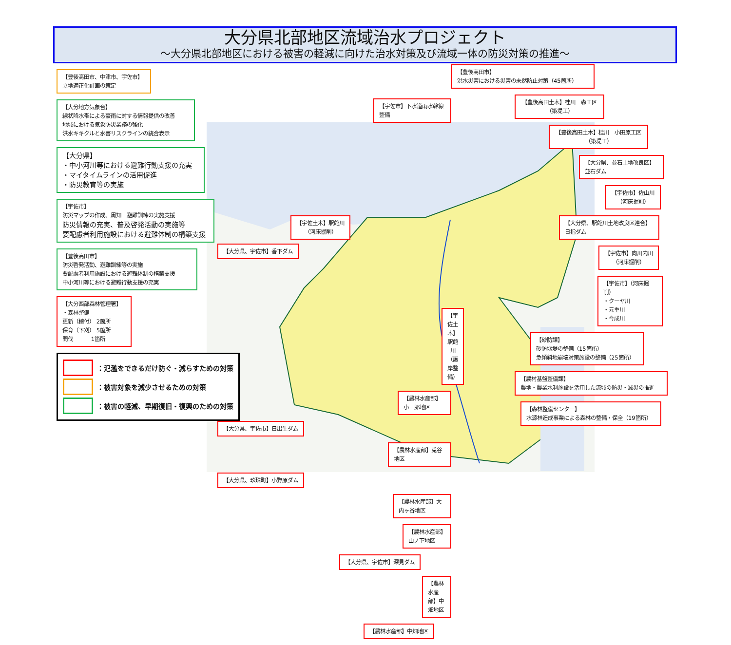大分県北部地区流域治水プロジェクト
～大分県北部地区における被害の軽減に向けた治水対策及び流域一体の防災対策の推進～
【豊後高田市、中津市、宇佐市】
立地適正化計画の策定
【大分地方気象台】
線状降水帯による豪雨に対する情報提供の改善
地域における気象防災業務の強化
洪水キキクルと水害リスクラインの統合表示
【大分県】
・中小河川等における避難行動支援の充実
・マイタイムラインの活用促進
・防災教育等の実施
【宇佐市】
防災マップの作成、周知　避難訓練の実施支援
防災情報の充実、普及啓発活動の実施等
要配慮者利用施設における避難体制の構築支援
【豊後高田市】
防災啓発活動、避難訓練等の実施
要配慮者利用施設における避難体制の構築支援
中小河川等における避難行動支援の充実
【大分西部森林管理署】
・森林整備
更新（植付） 2箇所
保育（下刈） 5箇所
間伐　　　 1箇所
：氾濫をできるだけ防ぐ・減らすための対策
：被害対象を減少させるための対策
：被害の軽減、早期復旧・復興のための対策
【宇佐市】下水道雨水幹線整備
【宇佐土木】駅館川
（河床掘削）
【大分県、宇佐市】香下ダム
【宇佐土木】駅館川
（護岸整備）
【農林水産部】小一郎地区
【大分県、宇佐市】日出生ダム
【農林水産部】兎谷地区
【大分県、玖珠町】小野原ダム
【農林水産部】大内ヶ谷地区
【農林水産部】山ノ下地区
【大分県、宇佐市】深見ダム
【農林水産部】中畑地区
【農林水産部】中畑地区
【豊後高田市】
洪水災害における災害の未然防止対策（45箇所）
【豊後高田土木】桂川　森工区
（築堤工）
【豊後高田土木】桂川　小田原工区
（築堤工）
【大分県、並石土地改良区】
並石ダム
【宇佐市】佐山川
（河床掘削）
【大分県、駅館川土地改良区連合】
日指ダム
【宇佐市】向川内川
（河床掘削）
【宇佐市】（河床掘削）
・クーヤ川
・元重川
・今成川
【砂防課】
砂防堰堤の整備（15箇所）
急傾斜地崩壊対策施設の整備（25箇所）
【農村基盤整備課】
農地・農業水利施設を活用した流域の防災・減災の推進
【森林整備センター】
水源林造成事業による森林の整備・保全（19箇所）